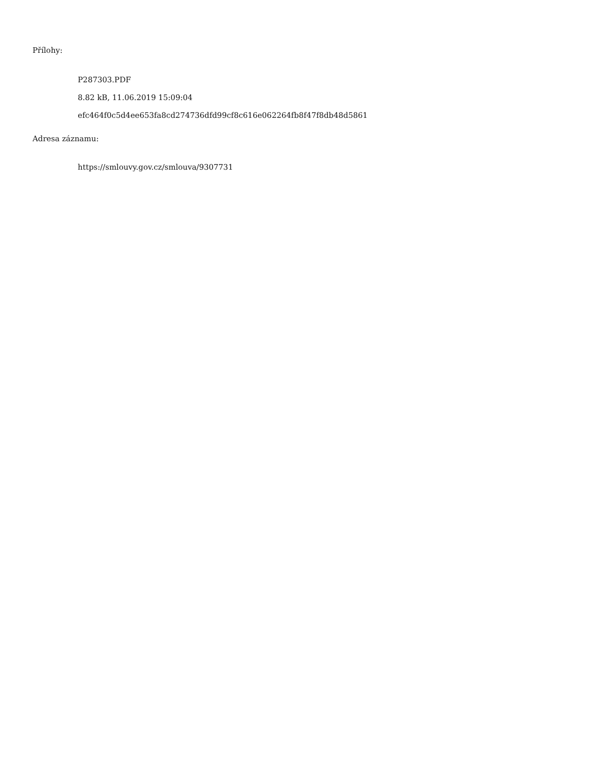Přílohy:
P287303.PDF
8.82 kB, 11.06.2019 15:09:04
efc464f0c5d4ee653fa8cd274736dfd99cf8c616e062264fb8f47f8db48d5861
Adresa záznamu:
https://smlouvy.gov.cz/smlouva/9307731